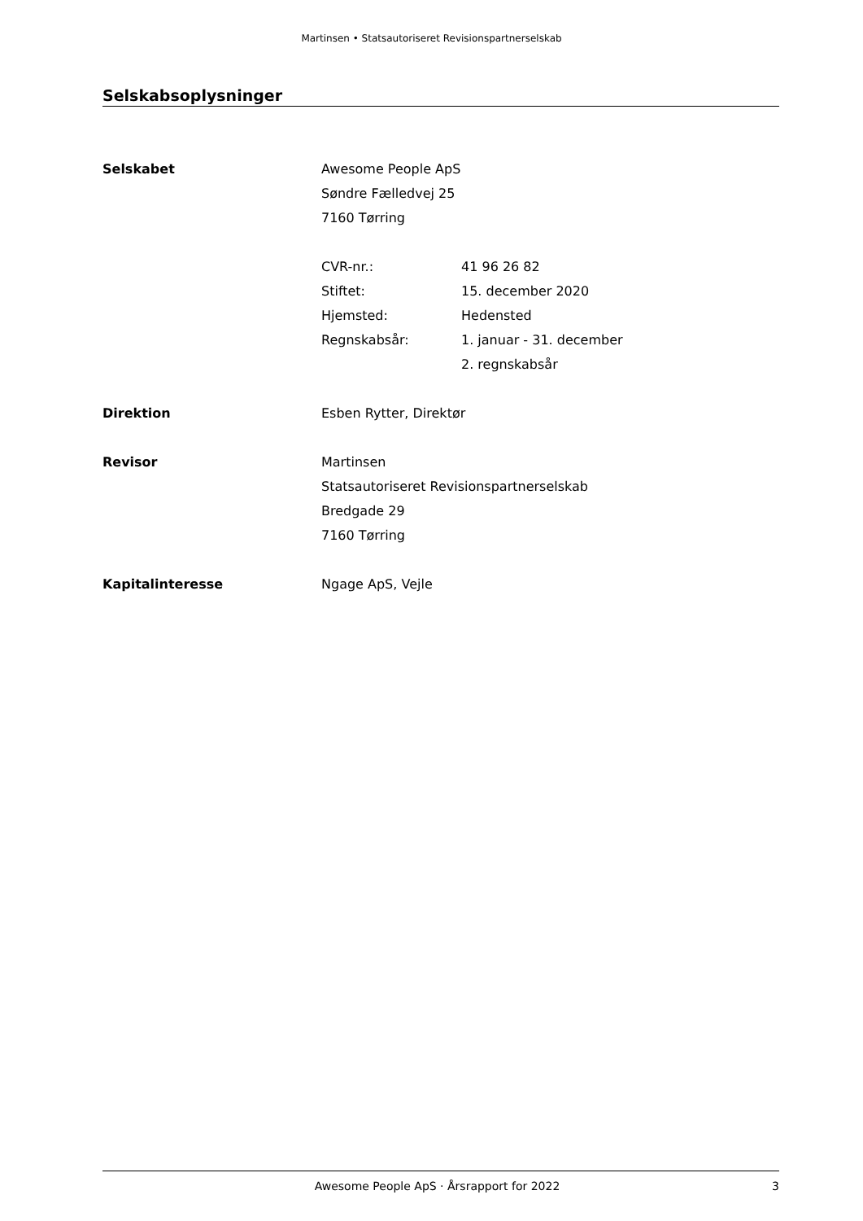Martinsen • Statsautoriseret Revisionspartnerselskab
Selskabsoplysninger
Selskabet Awesome People ApS
Søndre Fælledvej 25
7160 Tørring
CVR-nr.: 41 96 26 82
Stiftet: 15. december 2020
Hjemsted: Hedensted
Regnskabsår: 1. januar - 31. december
2. regnskabsår
Direktion Esben Rytter, Direktør
Revisor Martinsen
Statsautoriseret Revisionspartnerselskab
Bredgade 29
7160 Tørring
Kapitalinteresse Ngage ApS, Vejle
Awesome People ApS · Årsrapport for 2022
3